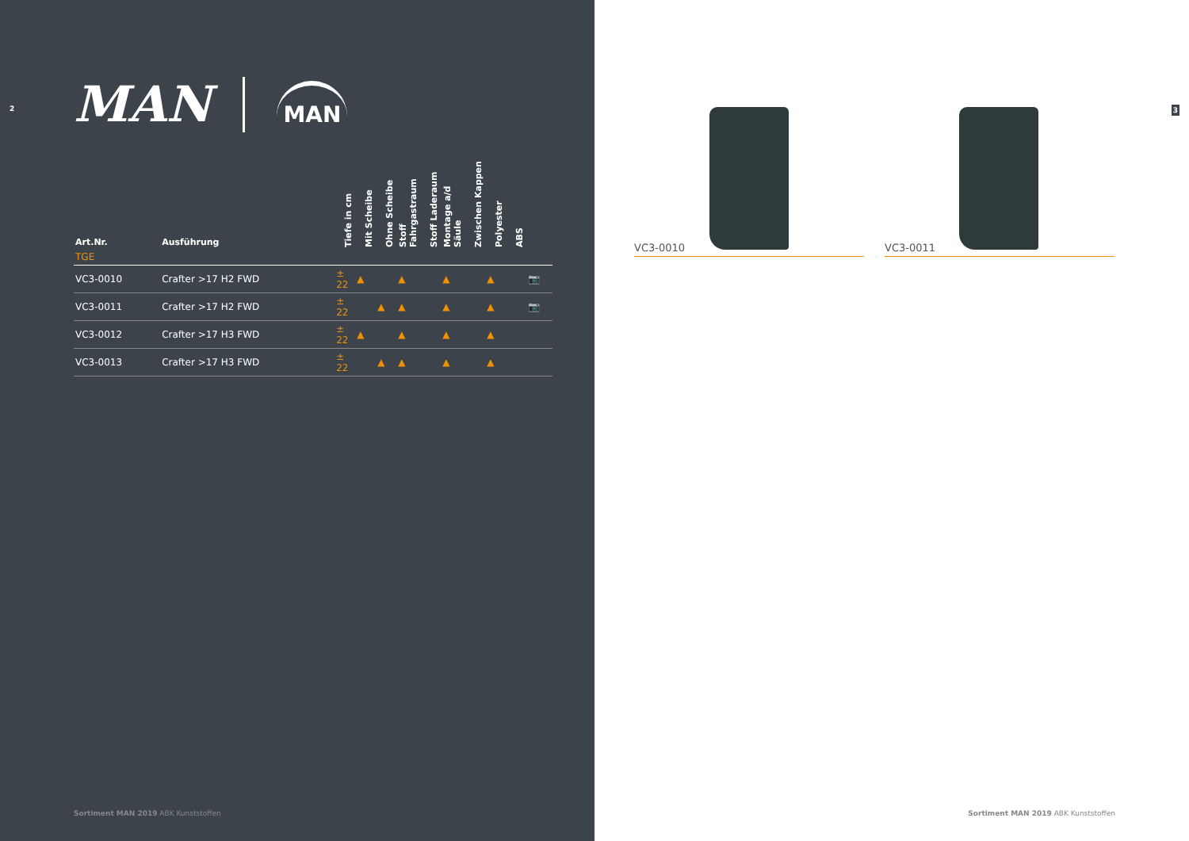2
MAN
MAN
| Art.Nr. | Ausführung | Tiefe in cm | Mit Scheibe | Ohne Scheibe | Stoff Fahrgastraum | Stoff Laderaum | Montage a/d Säule | Zwischen Kappen | Polyester | ABS | |
| --- | --- | --- | --- | --- | --- | --- | --- | --- | --- | --- | --- |
| TGE | | | | | | | | | | | |
| VC3-0010 | Crafter >17 H2 FWD | ± 22 | ▲ | | ▲ | | ▲ | | ▲ | | 📷 |
| VC3-0011 | Crafter >17 H2 FWD | ± 22 | | ▲ | ▲ | | ▲ | | ▲ | | 📷 |
| VC3-0012 | Crafter >17 H3 FWD | ± 22 | ▲ | | ▲ | | ▲ | | ▲ | | |
| VC3-0013 | Crafter >17 H3 FWD | ± 22 | | ▲ | ▲ | | ▲ | | ▲ | | |
Sortiment MAN 2019 ABK Kunststoffen
3
VC3-0010 VC3-0011
Sortiment MAN 2019 ABK Kunststoffen